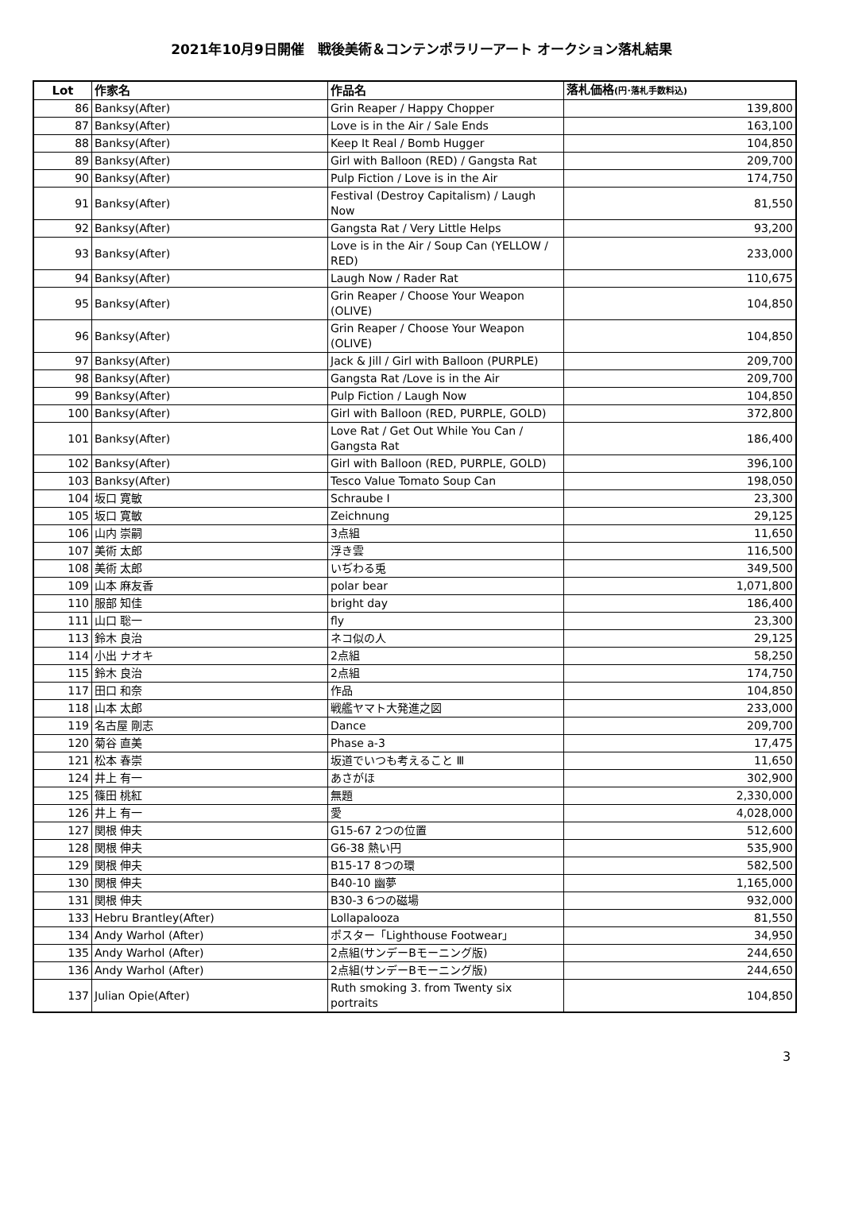2021年10月9日開催　戦後美術＆コンテンポラリーアート オークション落札結果
| Lot | 作家名 | 作品名 | 落札価格 (円･落札手数料込) |
| --- | --- | --- | --- |
| 86 | Banksy(After) | Grin Reaper / Happy Chopper | 139,800 |
| 87 | Banksy(After) | Love is in the Air / Sale Ends | 163,100 |
| 88 | Banksy(After) | Keep It Real / Bomb Hugger | 104,850 |
| 89 | Banksy(After) | Girl with Balloon (RED) / Gangsta Rat | 209,700 |
| 90 | Banksy(After) | Pulp Fiction / Love is in the Air | 174,750 |
| 91 | Banksy(After) | Festival (Destroy Capitalism) / Laugh Now | 81,550 |
| 92 | Banksy(After) | Gangsta Rat / Very Little Helps | 93,200 |
| 93 | Banksy(After) | Love is in the Air / Soup Can (YELLOW / RED) | 233,000 |
| 94 | Banksy(After) | Laugh Now / Rader Rat | 110,675 |
| 95 | Banksy(After) | Grin Reaper / Choose Your Weapon (OLIVE) | 104,850 |
| 96 | Banksy(After) | Grin Reaper / Choose Your Weapon (OLIVE) | 104,850 |
| 97 | Banksy(After) | Jack & Jill / Girl with Balloon (PURPLE) | 209,700 |
| 98 | Banksy(After) | Gangsta Rat /Love is in the Air | 209,700 |
| 99 | Banksy(After) | Pulp Fiction / Laugh Now | 104,850 |
| 100 | Banksy(After) | Girl with Balloon (RED, PURPLE, GOLD) | 372,800 |
| 101 | Banksy(After) | Love Rat / Get Out While You Can / Gangsta Rat | 186,400 |
| 102 | Banksy(After) | Girl with Balloon (RED, PURPLE, GOLD) | 396,100 |
| 103 | Banksy(After) | Tesco Value Tomato Soup Can | 198,050 |
| 104 | 坂口 寛敏 | Schraube Ⅰ | 23,300 |
| 105 | 坂口 寛敏 | Zeichnung | 29,125 |
| 106 | 山内 崇嗣 | 3点組 | 11,650 |
| 107 | 美術 太郎 | 浮き雲 | 116,500 |
| 108 | 美術 太郎 | いぢわる兎 | 349,500 |
| 109 | 山本 麻友香 | polar bear | 1,071,800 |
| 110 | 服部 知佳 | bright day | 186,400 |
| 111 | 山口 聡一 | fly | 23,300 |
| 113 | 鈴木 良治 | ネコ似の人 | 29,125 |
| 114 | 小出 ナオキ | 2点組 | 58,250 |
| 115 | 鈴木 良治 | 2点組 | 174,750 |
| 117 | 田口 和奈 | 作品 | 104,850 |
| 118 | 山本 太郎 | 戦艦ヤマト大発進之図 | 233,000 |
| 119 | 名古屋 剛志 | Dance | 209,700 |
| 120 | 菊谷 直美 | Phase a-3 | 17,475 |
| 121 | 松本 春崇 | 坂道でいつも考えること Ⅲ | 11,650 |
| 124 | 井上 有一 | あさがほ | 302,900 |
| 125 | 篠田 桃紅 | 無題 | 2,330,000 |
| 126 | 井上 有一 | 愛 | 4,028,000 |
| 127 | 関根 伸夫 | G15-67 2つの位置 | 512,600 |
| 128 | 関根 伸夫 | G6-38 熱い円 | 535,900 |
| 129 | 関根 伸夫 | B15-17 8つの環 | 582,500 |
| 130 | 関根 伸夫 | B40-10 幽夢 | 1,165,000 |
| 131 | 関根 伸夫 | B30-3 6つの磁場 | 932,000 |
| 133 | Hebru Brantley(After) | Lollapalooza | 81,550 |
| 134 | Andy Warhol (After) | ポスター「Lighthouse Footwear」 | 34,950 |
| 135 | Andy Warhol (After) | 2点組(サンデーBモーニング版) | 244,650 |
| 136 | Andy Warhol (After) | 2点組(サンデーBモーニング版) | 244,650 |
| 137 | Julian Opie(After) | Ruth smoking 3. from Twenty six portraits | 104,850 |
3